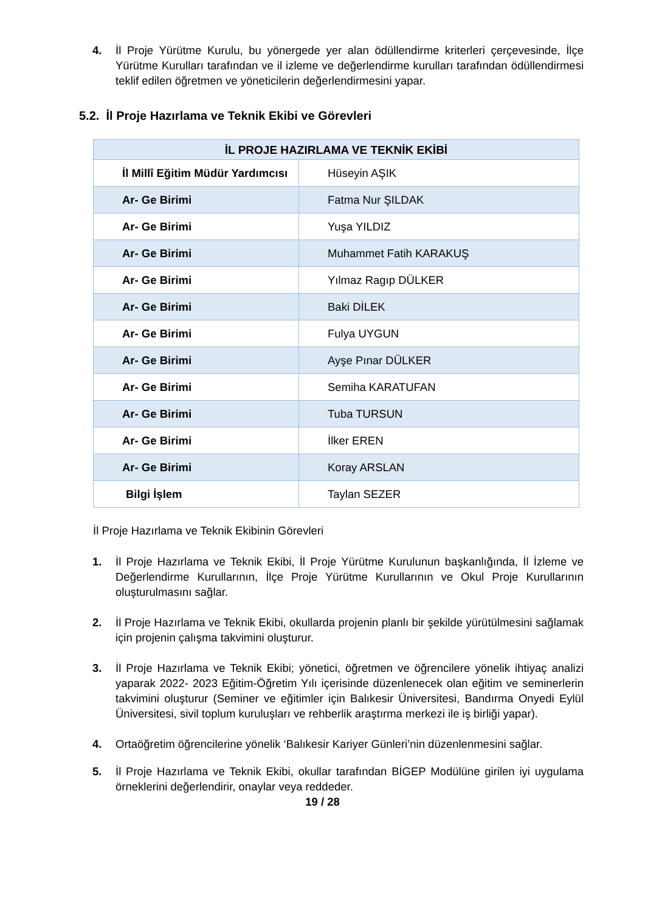4. İl Proje Yürütme Kurulu, bu yönergede yer alan ödüllendirme kriterleri çerçevesinde, İlçe Yürütme Kurulları tarafından ve il izleme ve değerlendirme kurulları tarafından ödüllendirmesi teklif edilen öğretmen ve yöneticilerin değerlendirmesini yapar.
5.2. İl Proje Hazırlama ve Teknik Ekibi ve Görevleri
| İL PROJE HAZIRLAMA VE TEKNİK EKİBİ | |
| --- | --- |
| İl Millî Eğitim Müdür Yardımcısı | Hüseyin AŞIK |
| Ar- Ge Birimi | Fatma Nur ŞILDAK |
| Ar- Ge Birimi | Yuşa YILDIZ |
| Ar- Ge Birimi | Muhammet Fatih KARAKUŞ |
| Ar- Ge Birimi | Yılmaz Ragıp DÜLKER |
| Ar- Ge Birimi | Baki DİLEK |
| Ar- Ge Birimi | Fulya UYGUN |
| Ar- Ge Birimi | Ayşe Pınar DÜLKER |
| Ar- Ge Birimi | Semiha KARATUFAN |
| Ar- Ge Birimi | Tuba TURSUN |
| Ar- Ge Birimi | İlker EREN |
| Ar- Ge Birimi | Koray ARSLAN |
| Bilgi İşlem | Taylan SEZER |
İl Proje Hazırlama ve Teknik Ekibinin Görevleri
1. İl Proje Hazırlama ve Teknik Ekibi, İl Proje Yürütme Kurulunun başkanlığında, İl İzleme ve Değerlendirme Kurullarının, İlçe Proje Yürütme Kurullarının ve Okul Proje Kurullarının oluşturulmasını sağlar.
2. İl Proje Hazırlama ve Teknik Ekibi, okullarda projenin planlı bir şekilde yürütülmesini sağlamak için projenin çalışma takvimini oluşturur.
3. İl Proje Hazırlama ve Teknik Ekibi; yönetici, öğretmen ve öğrencilere yönelik ihtiyaç analizi yaparak 2022- 2023 Eğitim-Öğretim Yılı içerisinde düzenlenecek olan eğitim ve seminerlerin takvimini oluşturur (Seminer ve eğitimler için Balıkesir Üniversitesi, Bandırma Onyedi Eylül Üniversitesi, sivil toplum kuruluşları ve rehberlik araştırma merkezi ile iş birliği yapar).
4. Ortaöğretim öğrencilerine yönelik ‘Balıkesir Kariyer Günleri’nin düzenlenmesini sağlar.
5. İl Proje Hazırlama ve Teknik Ekibi, okullar tarafından BİGEP Modülüne girilen iyi uygulama örneklerini değerlendirir, onaylar veya reddeder.
19 / 28